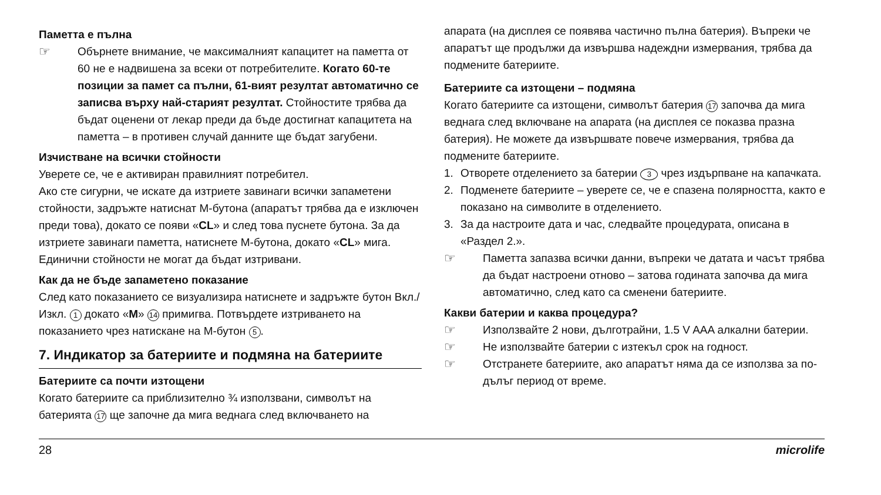Паметта е пълна
☞
Обърнете внимание, че максималният капацитет на паметта от 60 не е надвишена за всеки от потребителите. Когато 60-те позиции за памет са пълни, 61-вият резултат автоматично се записва върху най-старият резултат. Стойностите трябва да бъдат оценени от лекар преди да бъде достигнат капацитета на паметта – в противен случай данните ще бъдат загубени.
Изчистване на всички стойности
Уверете се, че е активиран правилният потребител.
Ако сте сигурни, че искате да изтриете завинаги всички запаметени стойности, задръжте натиснат М-бутона (апаратът трябва да е изключен преди това), докато се появи «CL» и след това пуснете бутона. За да изтриете завинаги паметта, натиснете М-бутона, докато «CL» мига. Единични стойности не могат да бъдат изтривани.
Как да не бъде запаметено показание
След като показанието се визуализира натиснете и задръжте бутон Вкл./Изкл. 1 докато «M» 14 примигва. Потвърдете изтриването на показанието чрез натискане на М-бутон 5.
7. Индикатор за батериите и подмяна на батериите
Батериите са почти изтощени
Когато батериите са приблизително ¾ използвани, символът на батерията 17 ще започне да мига веднага след включването на
апарата (на дисплея се появява частично пълна батерия). Въпреки че апаратът ще продължи да извършва надеждни измервания, трябва да подмените батериите.
Батериите са изтощени – подмяна
Когато батериите са изтощени, символът батерия 17 започва да мига веднага след включване на апарата (на дисплея се показва празна батерия). Не можете да извършвате повече измервания, трябва да подмените батериите.
1. Отворете отделението за батерии 3 чрез издърпване на капачката.
2. Подменете батериите – уверете се, че е спазена полярността, както е показано на символите в отделението.
3. За да настроите дата и час, следвайте процедурата, описана в «Раздел 2.».
☞
Паметта запазва всички данни, въпреки че датата и часът трябва да бъдат настроени отново – затова годината започва да мига автоматично, след като са сменени батериите.
Какви батерии и каква процедура?
☞
Използвайте 2 нови, дълготрайни, 1.5 V AAA алкални батерии.
☞
Не използвайте батерии с изтекъл срок на годност.
☞
Отстранете батериите, ако апаратът няма да се използва за по-дълъг период от време.
28 microlife